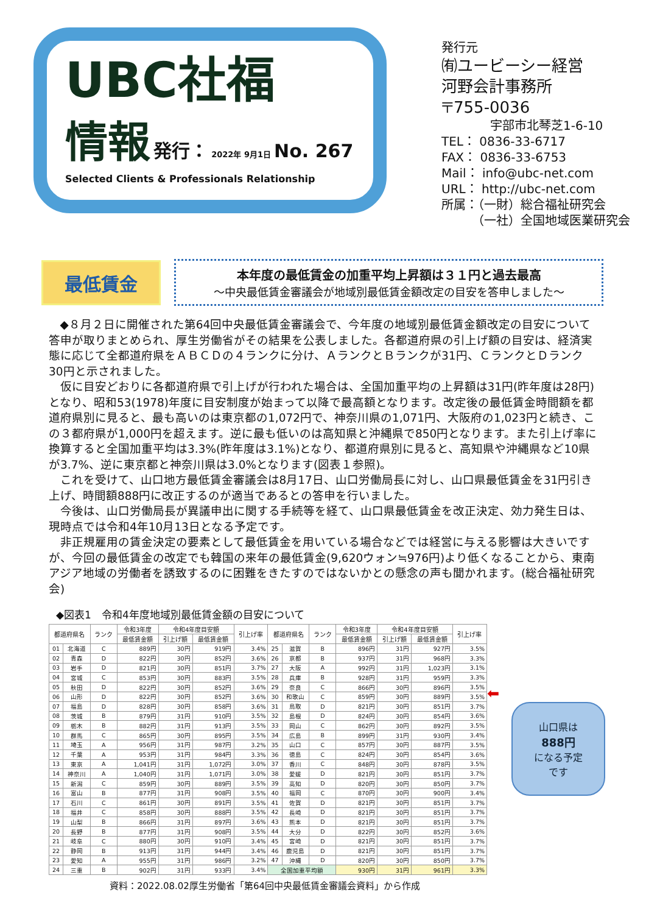UBC社福
情報 発行： 2022年 9月1日 No. 267
Selected Clients & Professionals Relationship
発行元
㈲ユービーシー経営
河野会計事務所
〒755-0036
　　　　宇部市北琴芝1-6-10
TEL： 0836-33-6717
FAX： 0836-33-6753
Mail： info@ubc-net.com
URL： http://ubc-net.com
所属：（一財）総合福祉研究会
　　　（一社）全国地域医業研究会
最低賃金
本年度の最低賃金の加重平均上昇額は３１円と過去最高
～中央最低賃金審議会が地域別最低賃金額改定の目安を答申しました～
◆８月２日に開催された第64回中央最低賃金審議会で、今年度の地域別最低賃金額改定の目安について答申が取りまとめられ、厚生労働省がその結果を公表しました。各都道府県の引上げ額の目安は、経済実態に応じて全都道府県をＡＢＣＤの４ランクに分け、ＡランクとＢランクが31円、ＣランクとＤランク30円と示されました。
仮に目安どおりに各都道府県で引上げが行われた場合は、全国加重平均の上昇額は31円(昨年度は28円)となり、昭和53(1978)年度に目安制度が始まって以降で最高額となります。改定後の最低賃金時間額を都道府県別に見ると、最も高いのは東京都の1,072円で、神奈川県の1,071円、大阪府の1,023円と続き、この３都府県が1,000円を超えます。逆に最も低いのは高知県と沖縄県で850円となります。また引上げ率に換算すると全国加重平均は3.3%(昨年度は3.1%)となり、都道府県別に見ると、高知県や沖縄県など10県が3.7%、逆に東京都と神奈川県は3.0%となります(図表１参照)。
これを受けて、山口地方最低賃金審議会は8月17日、山口労働局長に対し、山口県最低賃金を31円引き上げ、時間額888円に改正するのが適当であるとの答申を行いました。
今後は、山口労働局長が異議申出に関する手続等を経て、山口県最低賃金を改正決定、効力発生日は、現時点では令和4年10月13日となる予定です。
非正規雇用の賃金決定の要素として最低賃金を用いている場合などでは経営に与える影響は大きいですが、今回の最低賃金の改定でも韓国の来年の最低賃金(9,620ウォン≒976円)より低くなることから、東南アジア地域の労働者を誘致するのに困難をきたすのではないかとの懸念の声も聞かれます。(総合福祉研究会)
◆図表1　令和4年度地域別最低賃金額の目安について
| 都道府県名 | | ランク | 令和3年度 | 令和4年度目安額 | | 引上げ率 | 都道府県名 | | ランク | 令和3年度 | 令和4年度目安額 | | 引上げ率 |
| --- | --- | --- | --- | --- | --- | --- | --- | --- | --- | --- | --- | --- | --- |
| | | | 最低賃金額 | 引上げ額 | 最低賃金額 | | | | | 最低賃金額 | 引上げ額 | 最低賃金額 | |
| 01 | 北海道 | C | 889円 | 30円 | 919円 | 3.4% | 25 | 滋賀 | B | 896円 | 31円 | 927円 | 3.5% |
| 02 | 青森 | D | 822円 | 30円 | 852円 | 3.6% | 26 | 京都 | B | 937円 | 31円 | 968円 | 3.3% |
| 03 | 岩手 | D | 821円 | 30円 | 851円 | 3.7% | 27 | 大阪 | A | 992円 | 31円 | 1,023円 | 3.1% |
| 04 | 宮城 | C | 853円 | 30円 | 883円 | 3.5% | 28 | 兵庫 | B | 928円 | 31円 | 959円 | 3.3% |
| 05 | 秋田 | D | 822円 | 30円 | 852円 | 3.6% | 29 | 奈良 | C | 866円 | 30円 | 896円 | 3.5% |
| 06 | 山形 | D | 822円 | 30円 | 852円 | 3.6% | 30 | 和歌山 | C | 859円 | 30円 | 889円 | 3.5% |
| 07 | 福島 | D | 828円 | 30円 | 858円 | 3.6% | 31 | 鳥取 | D | 821円 | 30円 | 851円 | 3.7% |
| 08 | 茨城 | B | 879円 | 31円 | 910円 | 3.5% | 32 | 島根 | D | 824円 | 30円 | 854円 | 3.6% |
| 09 | 栃木 | B | 882円 | 31円 | 913円 | 3.5% | 33 | 岡山 | C | 862円 | 30円 | 892円 | 3.5% |
| 10 | 群馬 | C | 865円 | 30円 | 895円 | 3.5% | 34 | 広島 | B | 899円 | 31円 | 930円 | 3.4% |
| 11 | 埼玉 | A | 956円 | 31円 | 987円 | 3.2% | 35 | 山口 | C | 857円 | 30円 | 887円 | 3.5% |
| 12 | 千葉 | A | 953円 | 31円 | 984円 | 3.3% | 36 | 徳島 | C | 824円 | 30円 | 854円 | 3.6% |
| 13 | 東京 | A | 1,041円 | 31円 | 1,072円 | 3.0% | 37 | 香川 | C | 848円 | 30円 | 878円 | 3.5% |
| 14 | 神奈川 | A | 1,040円 | 31円 | 1,071円 | 3.0% | 38 | 愛媛 | D | 821円 | 30円 | 851円 | 3.7% |
| 15 | 新潟 | C | 859円 | 30円 | 889円 | 3.5% | 39 | 高知 | D | 820円 | 30円 | 850円 | 3.7% |
| 16 | 富山 | B | 877円 | 31円 | 908円 | 3.5% | 40 | 福岡 | C | 870円 | 30円 | 900円 | 3.4% |
| 17 | 石川 | C | 861円 | 30円 | 891円 | 3.5% | 41 | 佐賀 | D | 821円 | 30円 | 851円 | 3.7% |
| 18 | 福井 | C | 858円 | 30円 | 888円 | 3.5% | 42 | 長崎 | D | 821円 | 30円 | 851円 | 3.7% |
| 19 | 山梨 | B | 866円 | 31円 | 897円 | 3.6% | 43 | 熊本 | D | 821円 | 30円 | 851円 | 3.7% |
| 20 | 長野 | B | 877円 | 31円 | 908円 | 3.5% | 44 | 大分 | D | 822円 | 30円 | 852円 | 3.6% |
| 21 | 岐阜 | C | 880円 | 30円 | 910円 | 3.4% | 45 | 宮崎 | D | 821円 | 30円 | 851円 | 3.7% |
| 22 | 静岡 | B | 913円 | 31円 | 944円 | 3.4% | 46 | 鹿児島 | D | 821円 | 30円 | 851円 | 3.7% |
| 23 | 愛知 | A | 955円 | 31円 | 986円 | 3.2% | 47 | 沖縄 | D | 820円 | 30円 | 850円 | 3.7% |
| 24 | 三重 | B | 902円 | 31円 | 933円 | 3.4% | 全国加重平均額 | | | 930円 | 31円 | 961円 | 3.3% |
⬅
山口県は
888円
になる予定
です
資料：2022.08.02厚生労働省「第64回中央最低賃金審議会資料」から作成